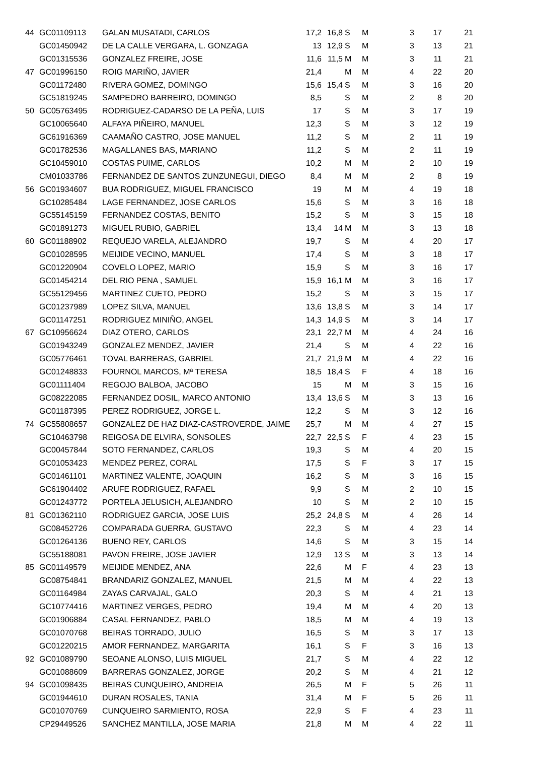| 44 | GC01109113 | GALAN MUSATADI, CARLOS | 17,2 | 16,8 | S | M | 3 | 17 | 21 |
| | GC01450942 | DE LA CALLE VERGARA, L. GONZAGA | 13 | 12,9 | S | M | 3 | 13 | 21 |
| | GC01315536 | GONZALEZ FREIRE, JOSE | 11,6 | 11,5 | M | M | 3 | 11 | 21 |
| 47 | GC01996150 | ROIG MARIÑO, JAVIER | 21,4 | | M | M | 4 | 22 | 20 |
| | GC01172480 | RIVERA GOMEZ, DOMINGO | 15,6 | 15,4 | S | M | 3 | 16 | 20 |
| | GC51819245 | SAMPEDRO BARREIRO, DOMINGO | 8,5 | | S | M | 2 | 8 | 20 |
| 50 | GC05763495 | RODRIGUEZ-CADARSO DE LA PEÑA, LUIS | 17 | | S | M | 3 | 17 | 19 |
| | GC10065640 | ALFAYA PIÑEIRO, MANUEL | 12,3 | | S | M | 3 | 12 | 19 |
| | GC61916369 | CAAMAÑO CASTRO, JOSE MANUEL | 11,2 | | S | M | 2 | 11 | 19 |
| | GC01782536 | MAGALLANES BAS, MARIANO | 11,2 | | S | M | 2 | 11 | 19 |
| | GC10459010 | COSTAS PUIME, CARLOS | 10,2 | | M | M | 2 | 10 | 19 |
| | CM01033786 | FERNANDEZ DE SANTOS ZUNZUNEGUI, DIEGO | 8,4 | | M | M | 2 | 8 | 19 |
| 56 | GC01934607 | BUA RODRIGUEZ, MIGUEL FRANCISCO | 19 | | M | M | 4 | 19 | 18 |
| | GC10285484 | LAGE FERNANDEZ, JOSE CARLOS | 15,6 | | S | M | 3 | 16 | 18 |
| | GC55145159 | FERNANDEZ COSTAS, BENITO | 15,2 | | S | M | 3 | 15 | 18 |
| | GC01891273 | MIGUEL RUBIO, GABRIEL | 13,4 | 14 | M | M | 3 | 13 | 18 |
| 60 | GC01188902 | REQUEJO VARELA, ALEJANDRO | 19,7 | | S | M | 4 | 20 | 17 |
| | GC01028595 | MEIJIDE VECINO, MANUEL | 17,4 | | S | M | 3 | 18 | 17 |
| | GC01220904 | COVELO LOPEZ, MARIO | 15,9 | | S | M | 3 | 16 | 17 |
| | GC01454214 | DEL RIO PENA , SAMUEL | 15,9 | 16,1 | M | M | 3 | 16 | 17 |
| | GC55129456 | MARTINEZ CUETO, PEDRO | 15,2 | | S | M | 3 | 15 | 17 |
| | GC01237989 | LOPEZ SILVA, MANUEL | 13,6 | 13,8 | S | M | 3 | 14 | 17 |
| | GC01147251 | RODRIGUEZ MINIÑO, ANGEL | 14,3 | 14,9 | S | M | 3 | 14 | 17 |
| 67 | GC10956624 | DIAZ OTERO, CARLOS | 23,1 | 22,7 | M | M | 4 | 24 | 16 |
| | GC01943249 | GONZALEZ MENDEZ, JAVIER | 21,4 | | S | M | 4 | 22 | 16 |
| | GC05776461 | TOVAL BARRERAS, GABRIEL | 21,7 | 21,9 | M | M | 4 | 22 | 16 |
| | GC01248833 | FOURNOL MARCOS, Mª TERESA | 18,5 | 18,4 | S | F | 4 | 18 | 16 |
| | GC01111404 | REGOJO BALBOA, JACOBO | 15 | | M | M | 3 | 15 | 16 |
| | GC08222085 | FERNANDEZ DOSIL, MARCO ANTONIO | 13,4 | 13,6 | S | M | 3 | 13 | 16 |
| | GC01187395 | PEREZ RODRIGUEZ, JORGE L. | 12,2 | | S | M | 3 | 12 | 16 |
| 74 | GC55808657 | GONZALEZ DE HAZ DIAZ-CASTROVERDE, JAIME | 25,7 | | M | M | 4 | 27 | 15 |
| | GC10463798 | REIGOSA DE ELVIRA, SONSOLES | 22,7 | 22,5 | S | F | 4 | 23 | 15 |
| | GC00457844 | SOTO FERNANDEZ, CARLOS | 19,3 | | S | M | 4 | 20 | 15 |
| | GC01053423 | MENDEZ PEREZ, CORAL | 17,5 | | S | F | 3 | 17 | 15 |
| | GC01461101 | MARTINEZ VALENTE, JOAQUIN | 16,2 | | S | M | 3 | 16 | 15 |
| | GC61904402 | ARUFE RODRIGUEZ, RAFAEL | 9,9 | | S | M | 2 | 10 | 15 |
| | GC01243772 | PORTELA JELUSICH, ALEJANDRO | 10 | | S | M | 2 | 10 | 15 |
| 81 | GC01362110 | RODRIGUEZ GARCIA, JOSE LUIS | 25,2 | 24,8 | S | M | 4 | 26 | 14 |
| | GC08452726 | COMPARADA GUERRA, GUSTAVO | 22,3 | | S | M | 4 | 23 | 14 |
| | GC01264136 | BUENO REY, CARLOS | 14,6 | | S | M | 3 | 15 | 14 |
| | GC55188081 | PAVON FREIRE, JOSE JAVIER | 12,9 | 13 | S | M | 3 | 13 | 14 |
| 85 | GC01149579 | MEIJIDE MENDEZ, ANA | 22,6 | | M | F | 4 | 23 | 13 |
| | GC08754841 | BRANDARIZ GONZALEZ, MANUEL | 21,5 | | M | M | 4 | 22 | 13 |
| | GC01164984 | ZAYAS CARVAJAL, GALO | 20,3 | | S | M | 4 | 21 | 13 |
| | GC10774416 | MARTINEZ VERGES, PEDRO | 19,4 | | M | M | 4 | 20 | 13 |
| | GC01906884 | CASAL FERNANDEZ, PABLO | 18,5 | | M | M | 4 | 19 | 13 |
| | GC01070768 | BEIRAS TORRADO, JULIO | 16,5 | | S | M | 3 | 17 | 13 |
| | GC01220215 | AMOR FERNANDEZ, MARGARITA | 16,1 | | S | F | 3 | 16 | 13 |
| 92 | GC01089790 | SEOANE ALONSO, LUIS MIGUEL | 21,7 | | S | M | 4 | 22 | 12 |
| | GC01088609 | BARRERAS GONZALEZ, JORGE | 20,2 | | S | M | 4 | 21 | 12 |
| 94 | GC01098435 | BEIRAS CUNQUEIRO, ANDREIA | 26,5 | | M | F | 5 | 26 | 11 |
| | GC01944610 | DURAN ROSALES, TANIA | 31,4 | | M | F | 5 | 26 | 11 |
| | GC01070769 | CUNQUEIRO SARMIENTO, ROSA | 22,9 | | S | F | 4 | 23 | 11 |
| | CP29449526 | SANCHEZ MANTILLA, JOSE MARIA | 21,8 | | M | M | 4 | 22 | 11 |